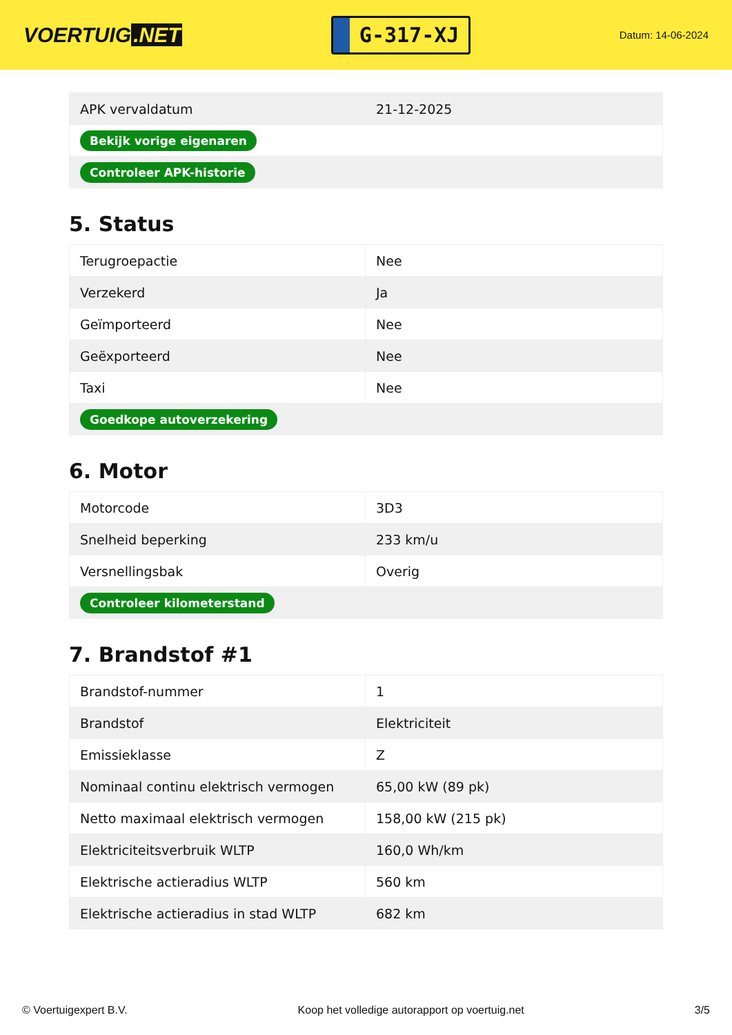VOERTUIG.NET
G-317-XJ
Datum: 14-06-2024
| APK vervaldatum | 21-12-2025 |
| Bekijk vorige eigenaren | |
| Controleer APK-historie | |
5. Status
| Terugroepactie | Nee |
| Verzekerd | Ja |
| Geïmporteerd | Nee |
| Geëxporteerd | Nee |
| Taxi | Nee |
| Goedkope autoverzekering | |
6. Motor
| Motorcode | 3D3 |
| Snelheid beperking | 233 km/u |
| Versnellingsbak | Overig |
| Controleer kilometerstand | |
7. Brandstof #1
| Brandstof-nummer | 1 |
| Brandstof | Elektriciteit |
| Emissieklasse | Z |
| Nominaal continu elektrisch vermogen | 65,00 kW (89 pk) |
| Netto maximaal elektrisch vermogen | 158,00 kW (215 pk) |
| Elektriciteitsverbruik WLTP | 160,0 Wh/km |
| Elektrische actieradius WLTP | 560 km |
| Elektrische actieradius in stad WLTP | 682 km |
© Voertuigexpert B.V. Koop het volledige autorapport op voertuig.net 3/5